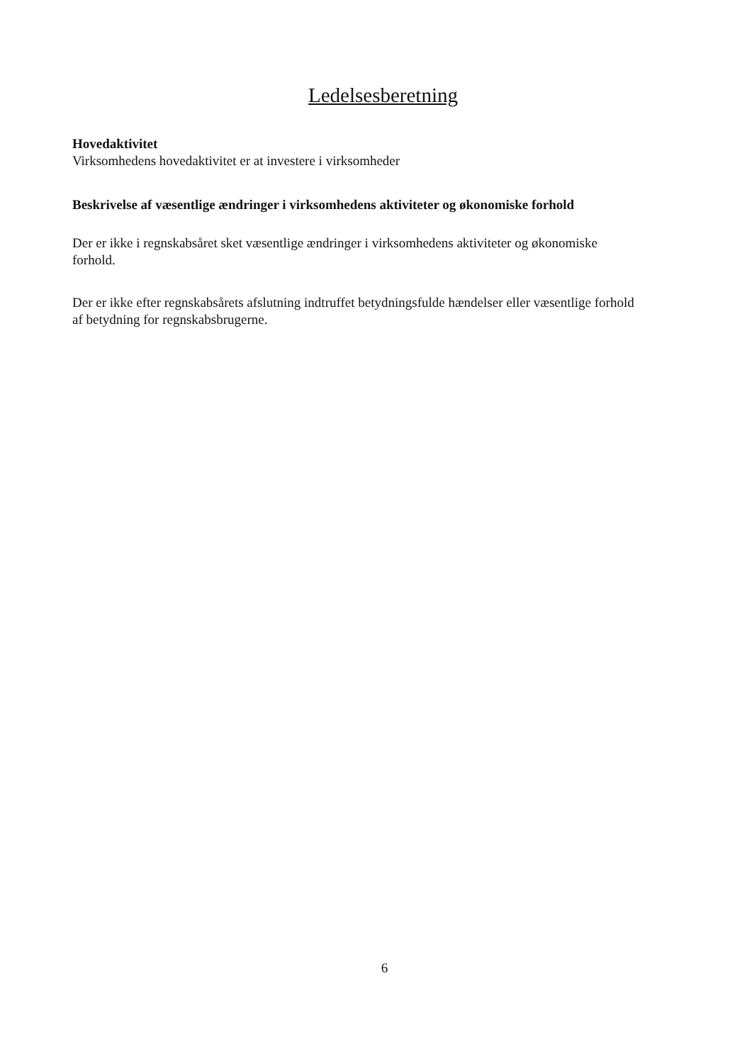Ledelsesberetning
Hovedaktivitet
Virksomhedens hovedaktivitet er at investere i virksomheder
Beskrivelse af væsentlige ændringer i virksomhedens aktiviteter og økonomiske forhold
Der er ikke i regnskabsåret sket væsentlige ændringer i virksomhedens aktiviteter og økonomiske forhold.
Der er ikke efter regnskabsårets afslutning indtruffet betydningsfulde hændelser eller væsentlige forhold af betydning for regnskabsbrugerne.
6